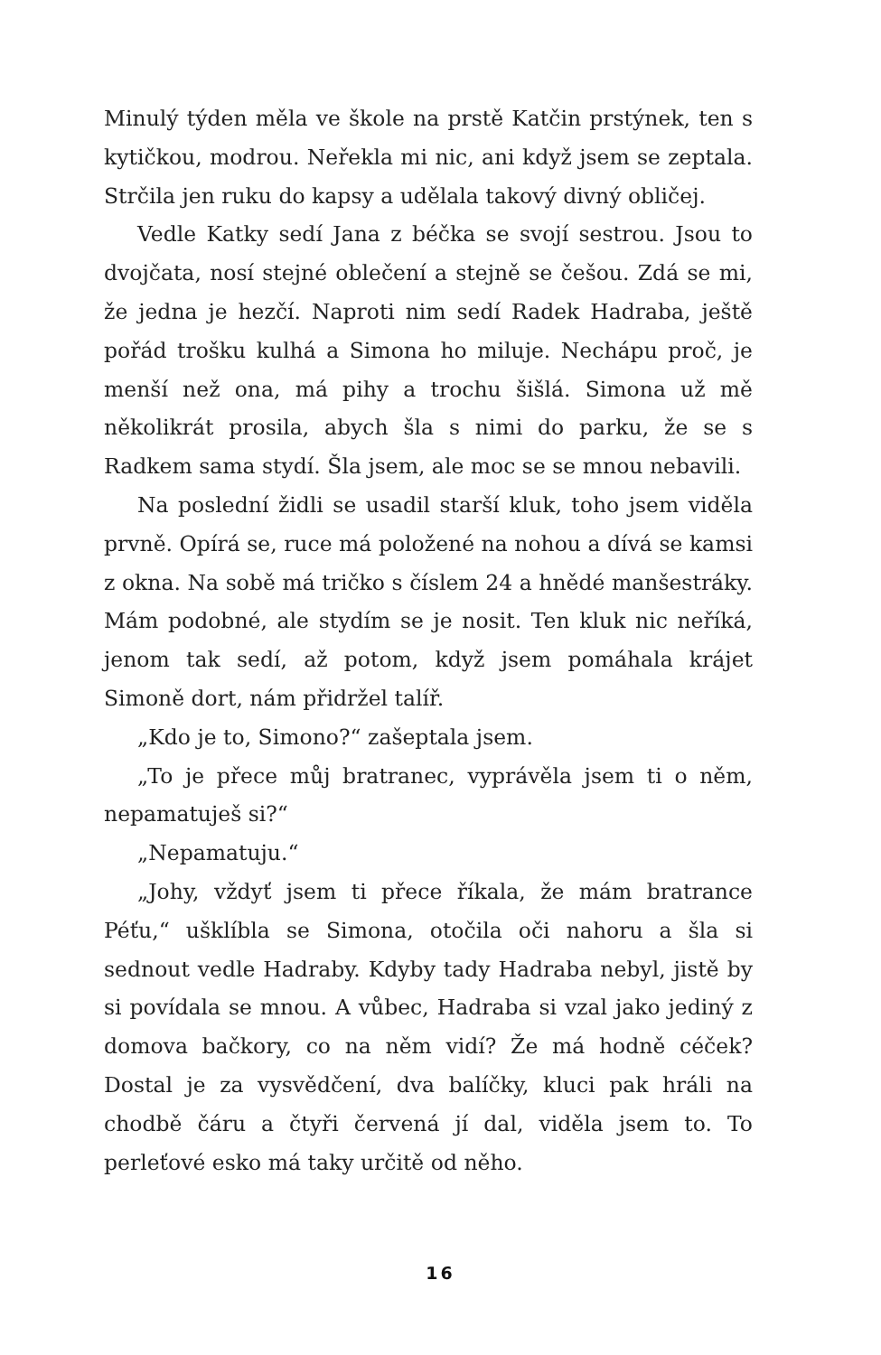Minulý týden měla ve škole na prstě Katčin prstýnek, ten s kytičkou, modrou. Neřekla mi nic, ani když jsem se zeptala. Strčila jen ruku do kapsy a udělala takový divný obličej.
Vedle Katky sedí Jana z béčka se svojí sestrou. Jsou to dvojčata, nosí stejné oblečení a stejně se češou. Zdá se mi, že jedna je hezčí. Naproti nim sedí Radek Hadraba, ještě pořád trošku kulhá a Simona ho miluje. Nechápu proč, je menší než ona, má pihy a trochu šišlá. Simona už mě několikrát prosila, abych šla s nimi do parku, že se s Radkem sama stydí. Šla jsem, ale moc se se mnou nebavili.
Na poslední židli se usadil starší kluk, toho jsem viděla prvně. Opírá se, ruce má položené na nohou a dívá se kamsi z okna. Na sobě má tričko s číslem 24 a hnědé manšestráky. Mám podobné, ale stydím se je nosit. Ten kluk nic neříká, jenom tak sedí, až potom, když jsem pomáhala krájet Simoně dort, nám přidržel talíř.
„Kdo je to, Simono?“ zašeptala jsem.
„To je přece můj bratranec, vyprávěla jsem ti o něm, nepamatuješ si?“
„Nepamatuju.“
„Johy, vždyť jsem ti přece říkala, že mám bratrance Péťu,“ ušklíbla se Simona, otočila oči nahoru a šla si sednout vedle Hadraby. Kdyby tady Hadraba nebyl, jistě by si povídala se mnou. A vůbec, Hadraba si vzal jako jediný z domova bačkory, co na něm vidí? Že má hodně céček? Dostal je za vysvědčení, dva balíčky, kluci pak hráli na chodbě čáru a čtyři červená jí dal, viděla jsem to. To perleťové esko má taky určitě od něho.
16